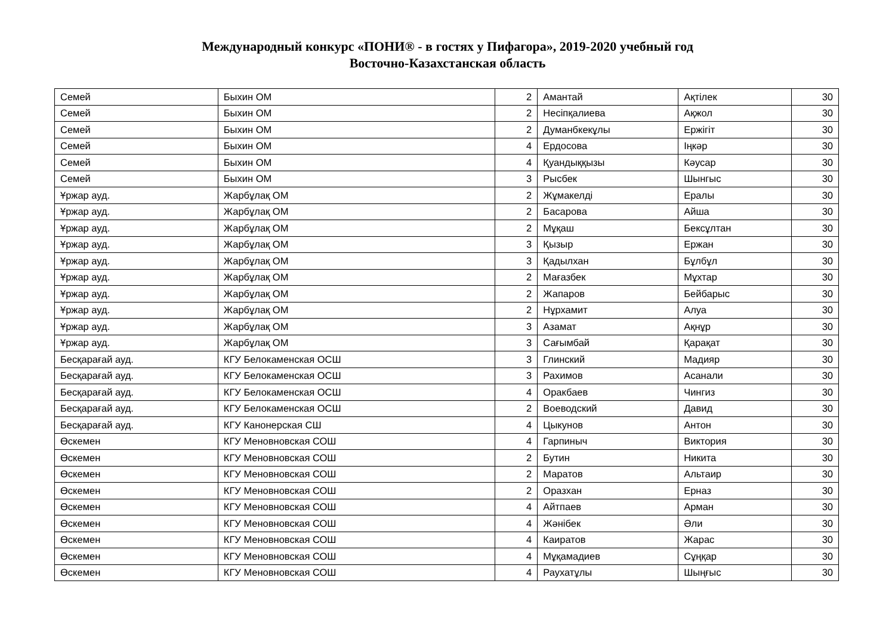Международный конкурс «ПОНИ® - в гостях у Пифагора», 2019-2020 учебный год
Восточно-Казахстанская область
| Семей | Быхин ОМ | 2 | Амантай | Ақтілек | 30 |
| Семей | Быхин ОМ | 2 | Несіпқалиева | Ақжол | 30 |
| Семей | Быхин ОМ | 2 | Думанбкекұлы | Ержігіт | 30 |
| Семей | Быхин ОМ | 4 | Ердосова | Іңкәр | 30 |
| Семей | Быхин ОМ | 4 | Қуандыққызы | Кәусар | 30 |
| Семей | Быхин ОМ | 3 | Рысбек | Шынгыс | 30 |
| Ұржар ауд. | Жарбұлақ ОМ | 2 | Жұмакелді | Ералы | 30 |
| Ұржар ауд. | Жарбұлақ ОМ | 2 | Басарова | Айша | 30 |
| Ұржар ауд. | Жарбұлақ ОМ | 2 | Мұқаш | Бексұлтан | 30 |
| Ұржар ауд. | Жарбұлақ ОМ | 3 | Қызыр | Ержан | 30 |
| Ұржар ауд. | Жарбұлақ ОМ | 3 | Қадылхан | Бұлбұл | 30 |
| Ұржар ауд. | Жарбұлақ ОМ | 2 | Мағазбек | Мұхтар | 30 |
| Ұржар ауд. | Жарбұлақ ОМ | 2 | Жапаров | Бейбарыс | 30 |
| Ұржар ауд. | Жарбұлақ ОМ | 2 | Нұрхамит | Алуа | 30 |
| Ұржар ауд. | Жарбұлақ ОМ | 3 | Азамат | Ақнұр | 30 |
| Ұржар ауд. | Жарбұлақ ОМ | 3 | Сағымбай | Қарақат | 30 |
| Бесқарағай ауд. | КГУ Белокаменская ОСШ | 3 | Глинский | Мадияр | 30 |
| Бесқарағай ауд. | КГУ Белокаменская ОСШ | 3 | Рахимов | Асанали | 30 |
| Бесқарағай ауд. | КГУ Белокаменская ОСШ | 4 | Оракбаев | Чингиз | 30 |
| Бесқарағай ауд. | КГУ Белокаменская ОСШ | 2 | Воеводский | Давид | 30 |
| Бесқарағай ауд. | КГУ Канонерская СШ | 4 | Цыкунов | Антон | 30 |
| Өскемен | КГУ Меновновская СОШ | 4 | Гарпиныч | Виктория | 30 |
| Өскемен | КГУ Меновновская СОШ | 2 | Бутин | Никита | 30 |
| Өскемен | КГУ Меновновская СОШ | 2 | Маратов | Альтаир | 30 |
| Өскемен | КГУ Меновновская СОШ | 2 | Оразхан | Ерназ | 30 |
| Өскемен | КГУ Меновновская СОШ | 4 | Айтпаев | Арман | 30 |
| Өскемен | КГУ Меновновская СОШ | 4 | Жәнібек | Әли | 30 |
| Өскемен | КГУ Меновновская СОШ | 4 | Каиратов | Жарас | 30 |
| Өскемен | КГУ Меновновская СОШ | 4 | Мұқамадиев | Сұңқар | 30 |
| Өскемен | КГУ Меновновская СОШ | 4 | Раухатұлы | Шыңғыс | 30 |